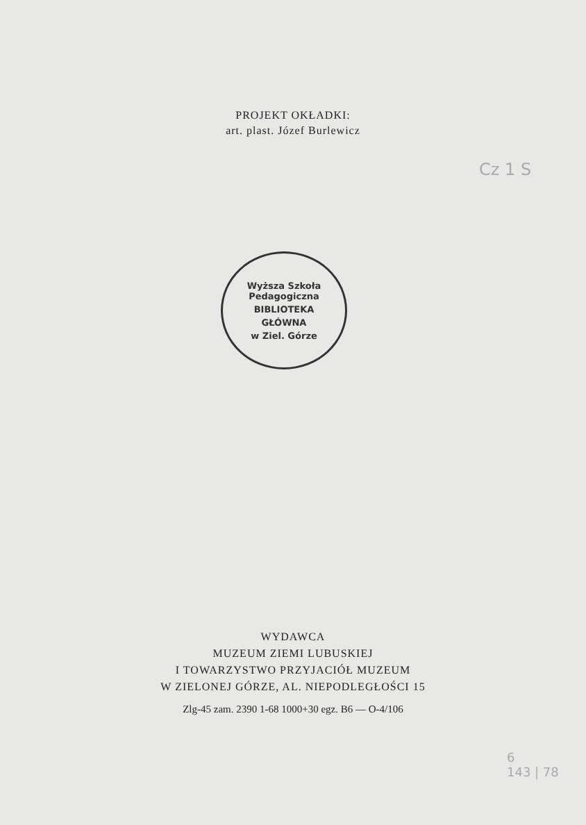PROJEKT OKŁADKI:
art. plast. Józef Burlewicz
Cz 1 S
Wyższa Szkoła Pedagogiczna
BIBLIOTEKA
GŁÓWNA
w Ziel. Górze
WYDAWCA
MUZEUM ZIEMI LUBUSKIEJ
I TOWARZYSTWO PRZYJACIÓŁ MUZEUM
W ZIELONEJ GÓRZE, AL. NIEPODLEGŁOŚCI 15
Zlg-45 zam. 2390 1-68 1000+30 egz. B6 — O-4/106
6
143 | 78